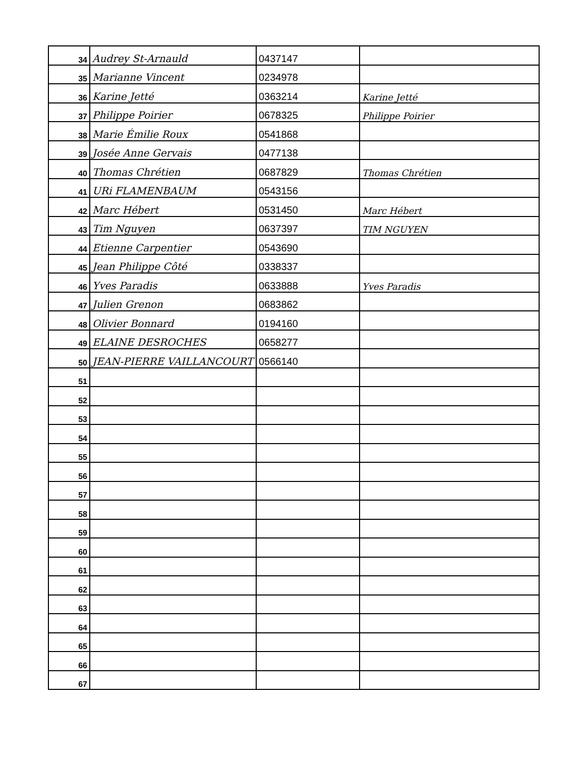| 34 | Audrey St-Arnauld | 0437147 | |
| 35 | Marianne Vincent | 0234978 | |
| 36 | Karine Jetté | 0363214 | Karine Jetté |
| 37 | Philippe Poirier | 0678325 | Philippe Poirier |
| 38 | Marie Émilie Roux | 0541868 | |
| 39 | Josée Anne Gervais | 0477138 | |
| 40 | Thomas Chrétien | 0687829 | Thomas Chrétien |
| 41 | URi FLAMENBAUM | 0543156 | |
| 42 | Marc Hébert | 0531450 | Marc Hébert |
| 43 | Tim Nguyen | 0637397 | TIM NGUYEN |
| 44 | Etienne Carpentier | 0543690 | |
| 45 | Jean Philippe Côté | 0338337 | |
| 46 | Yves Paradis | 0633888 | Yves Paradis |
| 47 | Julien Grenon | 0683862 | |
| 48 | Olivier Bonnard | 0194160 | |
| 49 | ELAINE DESROCHES | 0658277 | |
| 50 | JEAN-PIERRE VAILLANCOURT | 0566140 | |
| 51 | | | |
| 52 | | | |
| 53 | | | |
| 54 | | | |
| 55 | | | |
| 56 | | | |
| 57 | | | |
| 58 | | | |
| 59 | | | |
| 60 | | | |
| 61 | | | |
| 62 | | | |
| 63 | | | |
| 64 | | | |
| 65 | | | |
| 66 | | | |
| 67 | | | |